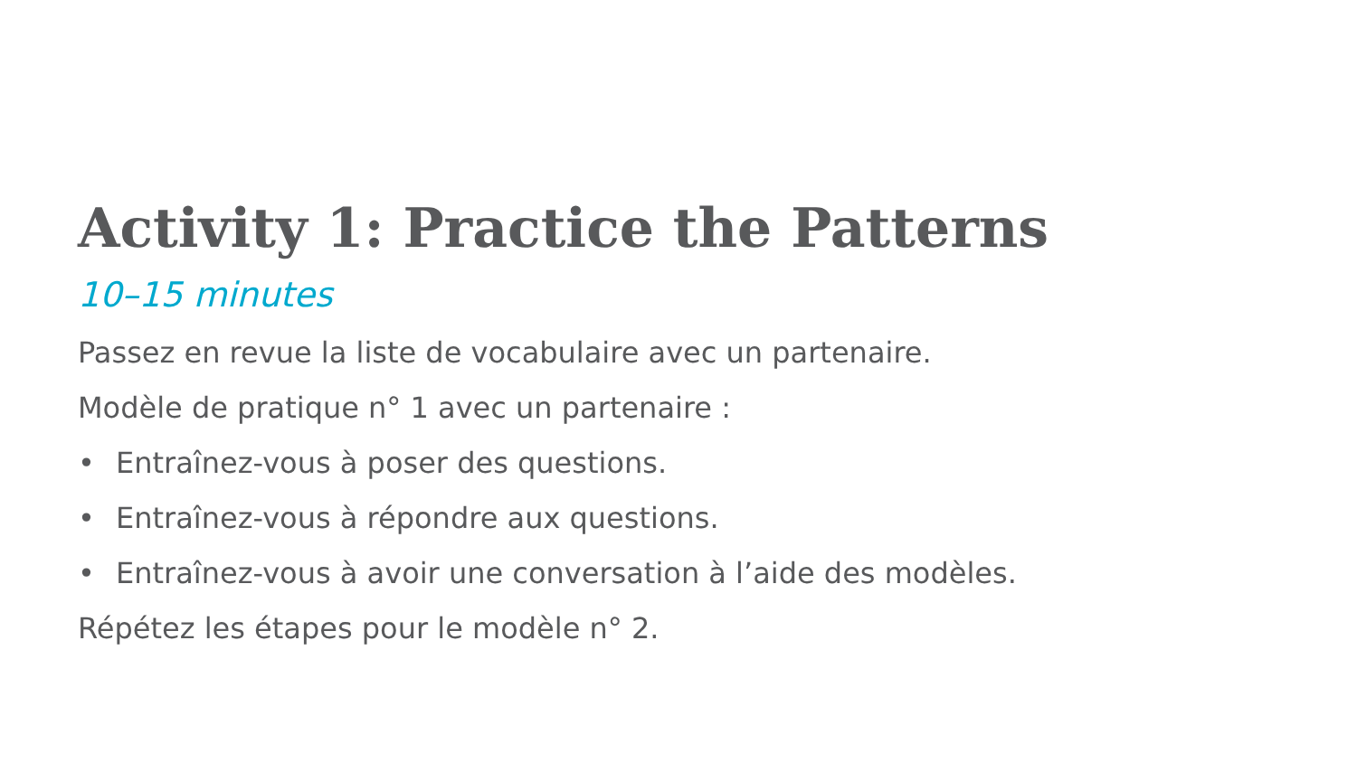Activity 1: Practice the Patterns
10–15 minutes
Passez en revue la liste de vocabulaire avec un partenaire.
Modèle de pratique n° 1 avec un partenaire :
• Entraînez-vous à poser des questions.
• Entraînez-vous à répondre aux questions.
• Entraînez-vous à avoir une conversation à l’aide des modèles.
Répétez les étapes pour le modèle n° 2.